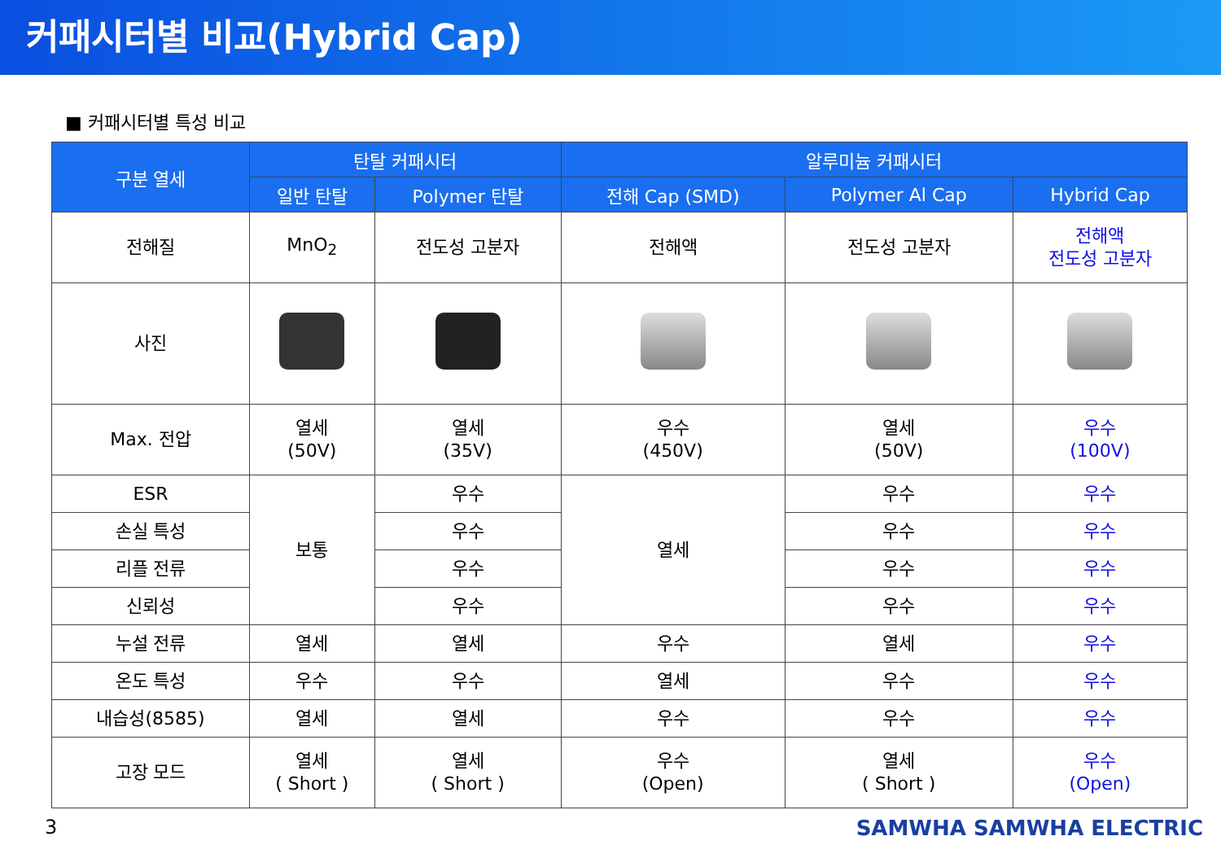커패시터별 비교(Hybrid Cap)
■ 커패시터별 특성 비교
| 구분 열세 | 탄탈 커패시터 | | 알루미늄 커패시터 | | |
| --- | --- | --- | --- | --- | --- |
| | 일반 탄탈 | Polymer 탄탈 | 전해 Cap (SMD) | Polymer Al Cap | Hybrid Cap |
| 전해질 | MnO<sub>2</sub> | 전도성 고분자 | 전해액 | 전도성 고분자 | 전해액 전도성 고분자 |
| 사진 | | | | | |
| Max. 전압 | 열세 (50V) | 열세 (35V) | 우수 (450V) | 열세 (50V) | 우수 (100V) |
| ESR | 보통 | 우수 | 열세 | 우수 | 우수 |
| 손실 특성 | | 우수 | | 우수 | 우수 |
| 리플 전류 | | 우수 | | 우수 | 우수 |
| 신뢰성 | | 우수 | | 우수 | 우수 |
| 누설 전류 | 열세 | 열세 | 우수 | 열세 | 우수 |
| 온도 특성 | 우수 | 우수 | 열세 | 우수 | 우수 |
| 내습성(8585) | 열세 | 열세 | 우수 | 우수 | 우수 |
| 고장 모드 | 열세 ( Short ) | 열세 ( Short ) | 우수 (Open) | 열세 ( Short ) | 우수 (Open) |
3 SAMWHA SAMWHA ELECTRIC